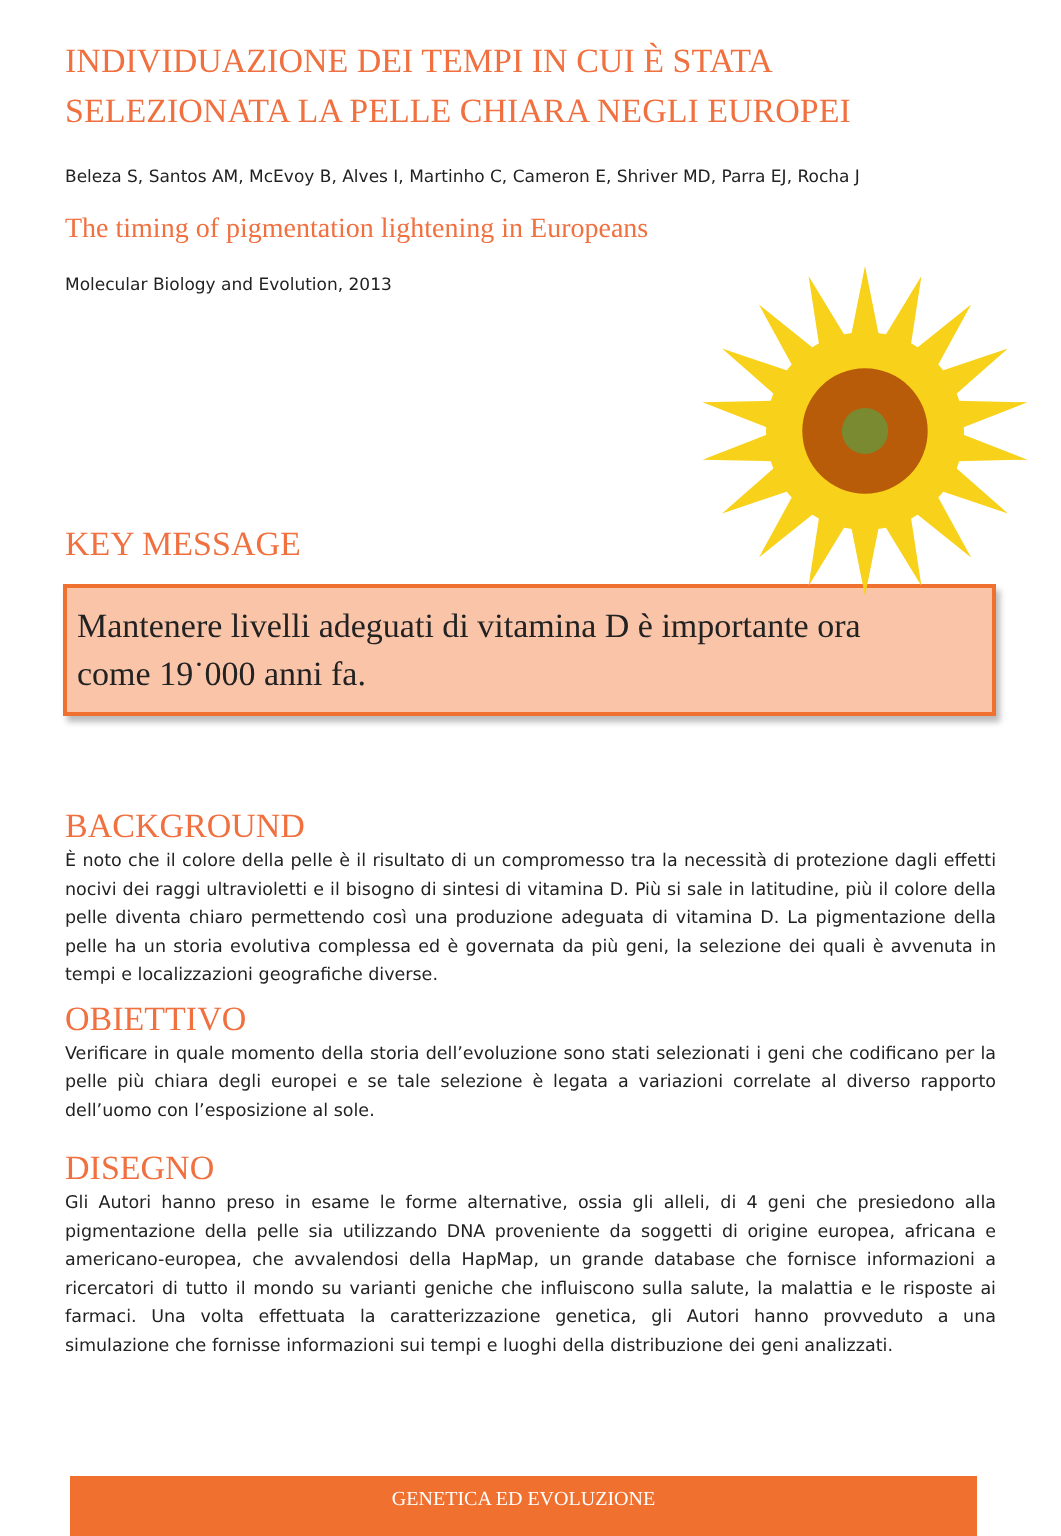INDIVIDUAZIONE DEI TEMPI IN CUI È STATA
SELEZIONATA LA PELLE CHIARA NEGLI EUROPEI
Beleza S, Santos AM, McEvoy B, Alves I, Martinho C, Cameron E, Shriver MD, Parra EJ, Rocha J
The timing of pigmentation lightening in Europeans
Molecular Biology and Evolution, 2013
KEY MESSAGE
Mantenere livelli adeguati di vitamina D è importante ora
come 19˙000 anni fa.
BACKGROUND
È noto che il colore della pelle è il risultato di un compromesso tra la necessità di protezione dagli effetti nocivi dei raggi ultravioletti e il bisogno di sintesi di vitamina D. Più si sale in latitudine, più il colore della pelle diventa chiaro permettendo così una produzione adeguata di vitamina D. La pigmentazione della pelle ha un storia evolutiva complessa ed è governata da più geni, la selezione dei quali è avvenuta in tempi e localizzazioni geografiche diverse.
OBIETTIVO
Verificare in quale momento della storia dell’evoluzione sono stati selezionati i geni che codificano per la pelle più chiara degli europei e se tale selezione è legata a variazioni correlate al diverso rapporto dell’uomo con l’esposizione al sole.
DISEGNO
Gli Autori hanno preso in esame le forme alternative, ossia gli alleli, di 4 geni che presiedono alla pigmentazione della pelle sia utilizzando DNA proveniente da soggetti di origine europea, africana e americano-europea, che avvalendosi della HapMap, un grande database che fornisce informazioni a ricercatori di tutto il mondo su varianti geniche che influiscono sulla salute, la malattia e le risposte ai farmaci. Una volta effettuata la caratterizzazione genetica, gli Autori hanno provveduto a una simulazione che fornisse informazioni sui tempi e luoghi della distribuzione dei geni analizzati.
GENETICA ED EVOLUZIONE